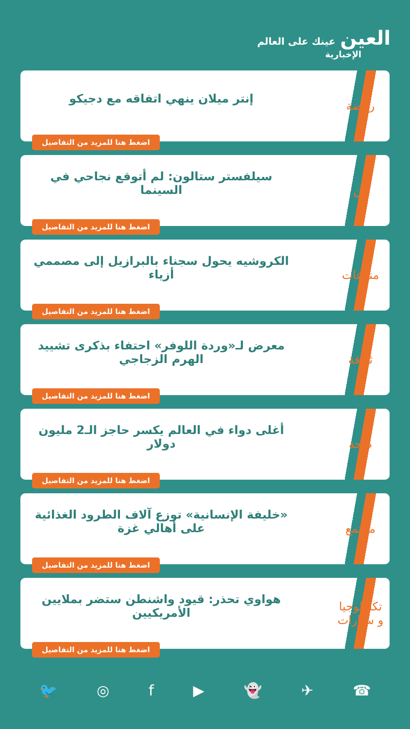العين
عينك على العالم
الإخبارية
رياضة إنتر ميلان ينهي اتفاقه مع دجيكو
اضغط هنا للمزيد من التفاصيل
فن سيلفستر ستالون: لم أتوقع نجاحي في السينما
اضغط هنا للمزيد من التفاصيل
منوعات الكروشيه يحول سجناء بالبرازيل إلى مصممي أزياء
اضغط هنا للمزيد من التفاصيل
ثقافة معرض لـ«وردة اللوفر» احتفاء بذكرى تشييد الهرم الزجاجي
اضغط هنا للمزيد من التفاصيل
صحة أغلى دواء في العالم يكسر حاجز الـ2 مليون دولار
اضغط هنا للمزيد من التفاصيل
مجتمع «خليفة الإنسانية» توزع آلاف الطرود الغذائية على أهالي غزة
اضغط هنا للمزيد من التفاصيل
تكنولوجيا
و سيارات
هواوي تحذر: قيود واشنطن ستضر بملايين الأمريكيين
اضغط هنا للمزيد من التفاصيل
🐦 ◎ f ▶ 👻 ✈ ☎